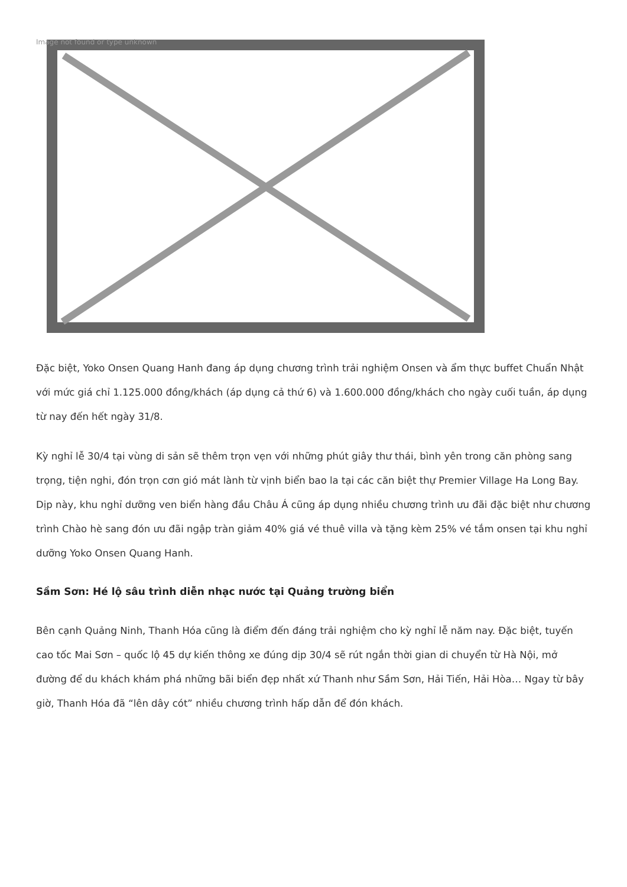Image not found or type unknown
Đặc biệt, Yoko Onsen Quang Hanh đang áp dụng chương trình trải nghiệm Onsen và ẩm thực buffet Chuẩn Nhật với mức giá chỉ 1.125.000 đồng/khách (áp dụng cả thứ 6) và 1.600.000 đồng/khách cho ngày cuối tuần, áp dụng từ nay đến hết ngày 31/8.
Kỳ nghỉ lễ 30/4 tại vùng di sản sẽ thêm trọn vẹn với những phút giây thư thái, bình yên trong căn phòng sang trọng, tiện nghi, đón trọn cơn gió mát lành từ vịnh biển bao la tại các căn biệt thự Premier Village Ha Long Bay. Dịp này, khu nghỉ dưỡng ven biển hàng đầu Châu Á cũng áp dụng nhiều chương trình ưu đãi đặc biệt như chương trình Chào hè sang đón ưu đãi ngập tràn giảm 40% giá vé thuê villa và tặng kèm 25% vé tắm onsen tại khu nghỉ dưỡng Yoko Onsen Quang Hanh.
Sầm Sơn: Hé lộ sâu trình diễn nhạc nước tại Quảng trường biển
Bên cạnh Quảng Ninh, Thanh Hóa cũng là điểm đến đáng trải nghiệm cho kỳ nghỉ lễ năm nay. Đặc biệt, tuyến cao tốc Mai Sơn – quốc lộ 45 dự kiến thông xe đúng dịp 30/4 sẽ rút ngắn thời gian di chuyển từ Hà Nội, mở đường để du khách khám phá những bãi biển đẹp nhất xứ Thanh như Sầm Sơn, Hải Tiến, Hải Hòa… Ngay từ bây giờ, Thanh Hóa đã “lên dây cót” nhiều chương trình hấp dẫn để đón khách.